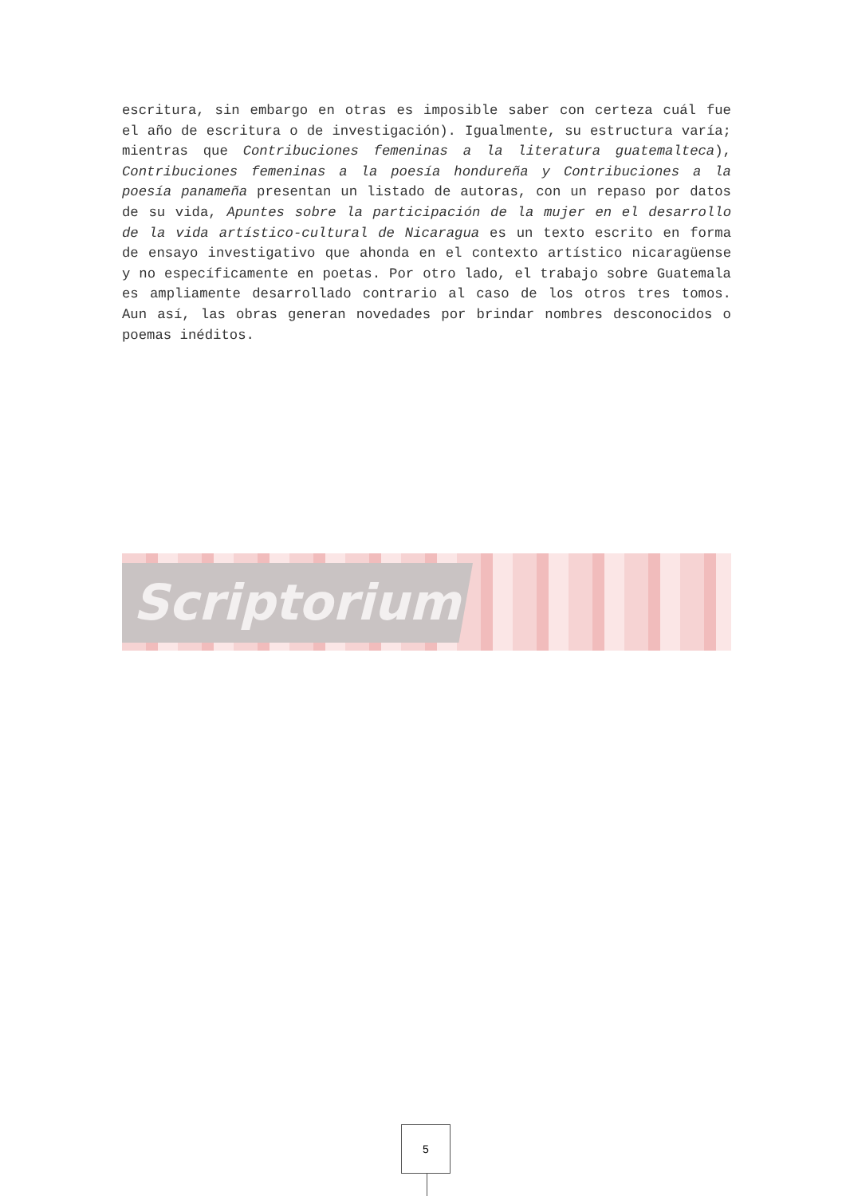escritura, sin embargo en otras es imposible saber con certeza cuál fue el año de escritura o de investigación). Igualmente, su estructura varía; mientras que Contribuciones femeninas a la literatura guatemalteca), Contribuciones femeninas a la poesía hondureña y Contribuciones a la poesía panameña presentan un listado de autoras, con un repaso por datos de su vida, Apuntes sobre la participación de la mujer en el desarrollo de la vida artístico-cultural de Nicaragua es un texto escrito en forma de ensayo investigativo que ahonda en el contexto artístico nicaragüense y no específicamente en poetas. Por otro lado, el trabajo sobre Guatemala es ampliamente desarrollado contrario al caso de los otros tres tomos. Aun así, las obras generan novedades por brindar nombres desconocidos o poemas inéditos.
Scriptorium
5